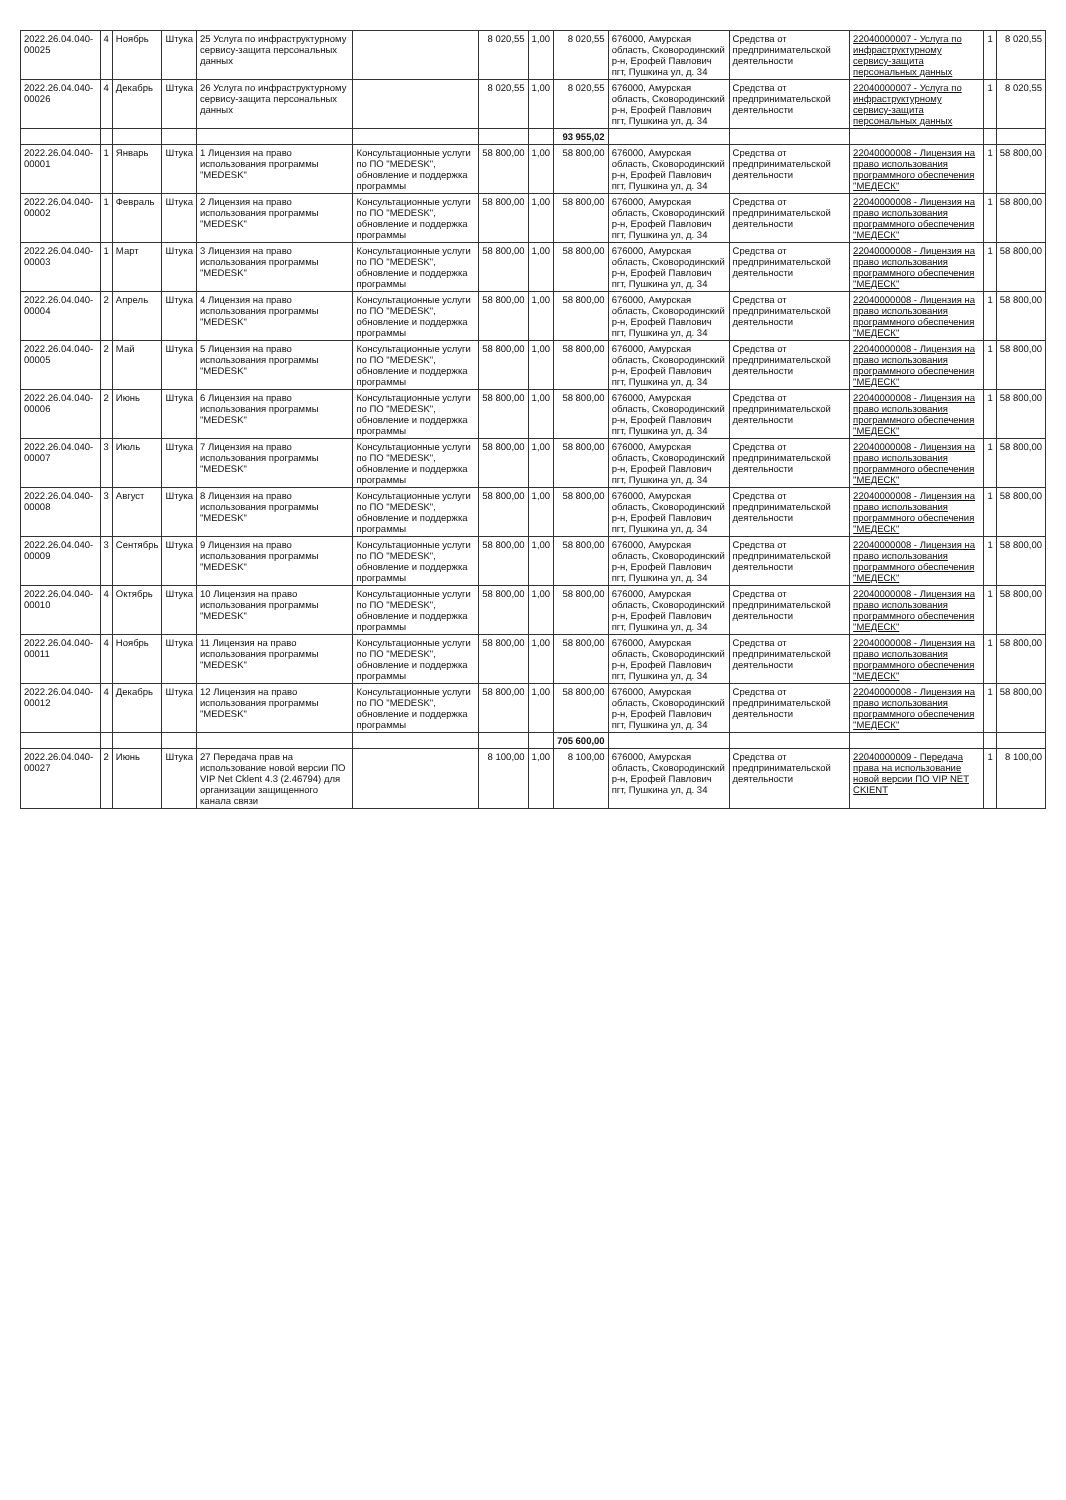| 2022.26.04.040-00025 | 4 | Ноябрь | Штука | 25 Услуга по инфраструктурному сервису-защита персональных данных | | 8 020,55 | 1,00 | 8 020,55 | 676000, Амурская область, Сковородинский р-н, Ерофей Павлович пгт, Пушкина ул, д. 34 | Средства от предпринимательской деятельности | 22040000007 - Услуга по инфраструктурному сервису-защита персональных данных | 1 | 8 020,55 |
| 2022.26.04.040-00026 | 4 | Декабрь | Штука | 26 Услуга по инфраструктурному сервису-защита персональных данных | | 8 020,55 | 1,00 | 8 020,55 | 676000, Амурская область, Сковородинский р-н, Ерофей Павлович пгт, Пушкина ул, д. 34 | Средства от предпринимательской деятельности | 22040000007 - Услуга по инфраструктурному сервису-защита персональных данных | 1 | 8 020,55 |
| | | | | | | | | 93 955,02 | | | | | |
| 2022.26.04.040-00001 | 1 | Январь | Штука | 1 Лицензия на право использования программы "MEDESK" | Консультационные услуги по ПО "MEDESK", обновление и поддержка программы | 58 800,00 | 1,00 | 58 800,00 | 676000, Амурская область, Сковородинский р-н, Ерофей Павлович пгт, Пушкина ул, д. 34 | Средства от предпринимательской деятельности | 22040000008 - Лицензия на право использования программного обеспечения "МЕДЕСК" | 1 | 58 800,00 |
| 2022.26.04.040-00002 | 1 | Февраль | Штука | 2 Лицензия на право использования программы "MEDESK" | Консультационные услуги по ПО "MEDESK", обновление и поддержка программы | 58 800,00 | 1,00 | 58 800,00 | 676000, Амурская область, Сковородинский р-н, Ерофей Павлович пгт, Пушкина ул, д. 34 | Средства от предпринимательской деятельности | 22040000008 - Лицензия на право использования программного обеспечения "МЕДЕСК" | 1 | 58 800,00 |
| 2022.26.04.040-00003 | 1 | Март | Штука | 3 Лицензия на право использования программы "MEDESK" | Консультационные услуги по ПО "MEDESK", обновление и поддержка программы | 58 800,00 | 1,00 | 58 800,00 | 676000, Амурская область, Сковородинский р-н, Ерофей Павлович пгт, Пушкина ул, д. 34 | Средства от предпринимательской деятельности | 22040000008 - Лицензия на право использования программного обеспечения "МЕДЕСК" | 1 | 58 800,00 |
| 2022.26.04.040-00004 | 2 | Апрель | Штука | 4 Лицензия на право использования программы "MEDESK" | Консультационные услуги по ПО "MEDESK", обновление и поддержка программы | 58 800,00 | 1,00 | 58 800,00 | 676000, Амурская область, Сковородинский р-н, Ерофей Павлович пгт, Пушкина ул, д. 34 | Средства от предпринимательской деятельности | 22040000008 - Лицензия на право использования программного обеспечения "МЕДЕСК" | 1 | 58 800,00 |
| 2022.26.04.040-00005 | 2 | Май | Штука | 5 Лицензия на право использования программы "MEDESK" | Консультационные услуги по ПО "MEDESK", обновление и поддержка программы | 58 800,00 | 1,00 | 58 800,00 | 676000, Амурская область, Сковородинский р-н, Ерофей Павлович пгт, Пушкина ул, д. 34 | Средства от предпринимательской деятельности | 22040000008 - Лицензия на право использования программного обеспечения "МЕДЕСК" | 1 | 58 800,00 |
| 2022.26.04.040-00006 | 2 | Июнь | Штука | 6 Лицензия на право использования программы "MEDESK" | Консультационные услуги по ПО "MEDESK", обновление и поддержка программы | 58 800,00 | 1,00 | 58 800,00 | 676000, Амурская область, Сковородинский р-н, Ерофей Павлович пгт, Пушкина ул, д. 34 | Средства от предпринимательской деятельности | 22040000008 - Лицензия на право использования программного обеспечения "МЕДЕСК" | 1 | 58 800,00 |
| 2022.26.04.040-00007 | 3 | Июль | Штука | 7 Лицензия на право использования программы "MEDESK" | Консультационные услуги по ПО "MEDESK", обновление и поддержка программы | 58 800,00 | 1,00 | 58 800,00 | 676000, Амурская область, Сковородинский р-н, Ерофей Павлович пгт, Пушкина ул, д. 34 | Средства от предпринимательской деятельности | 22040000008 - Лицензия на право использования программного обеспечения "МЕДЕСК" | 1 | 58 800,00 |
| 2022.26.04.040-00008 | 3 | Август | Штука | 8 Лицензия на право использования программы "MEDESK" | Консультационные услуги по ПО "MEDESK", обновление и поддержка программы | 58 800,00 | 1,00 | 58 800,00 | 676000, Амурская область, Сковородинский р-н, Ерофей Павлович пгт, Пушкина ул, д. 34 | Средства от предпринимательской деятельности | 22040000008 - Лицензия на право использования программного обеспечения "МЕДЕСК" | 1 | 58 800,00 |
| 2022.26.04.040-00009 | 3 | Сентябрь | Штука | 9 Лицензия на право использования программы "MEDESK" | Консультационные услуги по ПО "MEDESK", обновление и поддержка программы | 58 800,00 | 1,00 | 58 800,00 | 676000, Амурская область, Сковородинский р-н, Ерофей Павлович пгт, Пушкина ул, д. 34 | Средства от предпринимательской деятельности | 22040000008 - Лицензия на право использования программного обеспечения "МЕДЕСК" | 1 | 58 800,00 |
| 2022.26.04.040-00010 | 4 | Октябрь | Штука | 10 Лицензия на право использования программы "MEDESK" | Консультационные услуги по ПО "MEDESK", обновление и поддержка программы | 58 800,00 | 1,00 | 58 800,00 | 676000, Амурская область, Сковородинский р-н, Ерофей Павлович пгт, Пушкина ул, д. 34 | Средства от предпринимательской деятельности | 22040000008 - Лицензия на право использования программного обеспечения "МЕДЕСК" | 1 | 58 800,00 |
| 2022.26.04.040-00011 | 4 | Ноябрь | Штука | 11 Лицензия на право использования программы "MEDESK" | Консультационные услуги по ПО "MEDESK", обновление и поддержка программы | 58 800,00 | 1,00 | 58 800,00 | 676000, Амурская область, Сковородинский р-н, Ерофей Павлович пгт, Пушкина ул, д. 34 | Средства от предпринимательской деятельности | 22040000008 - Лицензия на право использования программного обеспечения "МЕДЕСК" | 1 | 58 800,00 |
| 2022.26.04.040-00012 | 4 | Декабрь | Штука | 12 Лицензия на право использования программы "MEDESK" | Консультационные услуги по ПО "MEDESK", обновление и поддержка программы | 58 800,00 | 1,00 | 58 800,00 | 676000, Амурская область, Сковородинский р-н, Ерофей Павлович пгт, Пушкина ул, д. 34 | Средства от предпринимательской деятельности | 22040000008 - Лицензия на право использования программного обеспечения "МЕДЕСК" | 1 | 58 800,00 |
| | | | | | | | | 705 600,00 | | | | | |
| 2022.26.04.040-00027 | 2 | Июнь | Штука | 27 Передача прав на использование новой версии ПО VIP Net Cklent 4.3 (2.46794) для организации защищенного канала связи | | 8 100,00 | 1,00 | 8 100,00 | 676000, Амурская область, Сковородинский р-н, Ерофей Павлович пгт, Пушкина ул, д. 34 | Средства от предпринимательской деятельности | 22040000009 - Передача права на использование новой версии ПО VIP NET CKIENT | 1 | 8 100,00 |